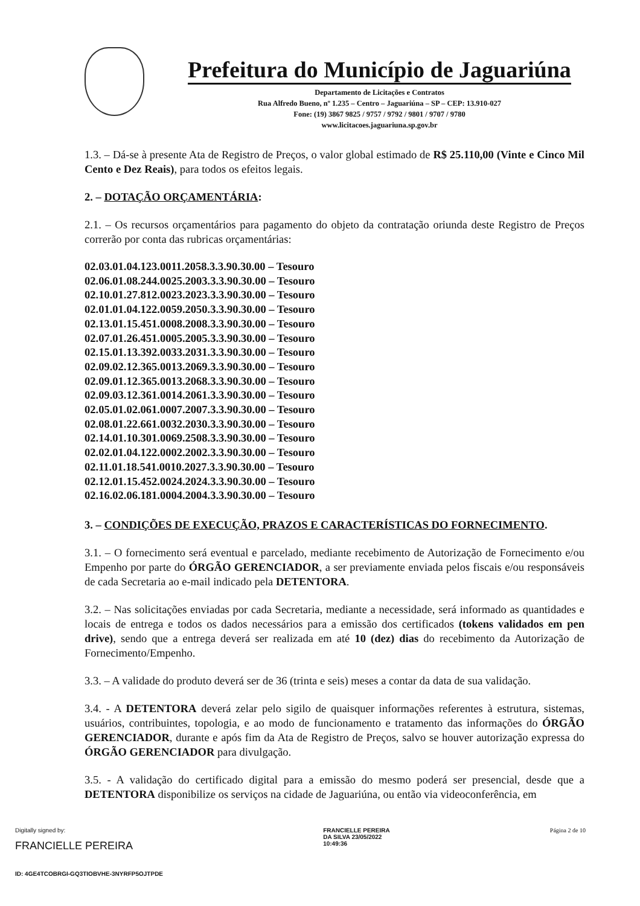Prefeitura do Município de Jaguariúna
Departamento de Licitações e Contratos
Rua Alfredo Bueno, nº 1.235 – Centro – Jaguariúna – SP – CEP: 13.910-027
Fone: (19) 3867 9825 / 9757 / 9792 / 9801 / 9707 / 9780
www.licitacoes.jaguariuna.sp.gov.br
1.3. – Dá-se à presente Ata de Registro de Preços, o valor global estimado de R$ 25.110,00 (Vinte e Cinco Mil Cento e Dez Reais), para todos os efeitos legais.
2. – DOTAÇÃO ORÇAMENTÁRIA:
2.1. – Os recursos orçamentários para pagamento do objeto da contratação oriunda deste Registro de Preços correrão por conta das rubricas orçamentárias:
02.03.01.04.123.0011.2058.3.3.90.30.00 – Tesouro
02.06.01.08.244.0025.2003.3.3.90.30.00 – Tesouro
02.10.01.27.812.0023.2023.3.3.90.30.00 – Tesouro
02.01.01.04.122.0059.2050.3.3.90.30.00 – Tesouro
02.13.01.15.451.0008.2008.3.3.90.30.00 – Tesouro
02.07.01.26.451.0005.2005.3.3.90.30.00 – Tesouro
02.15.01.13.392.0033.2031.3.3.90.30.00 – Tesouro
02.09.02.12.365.0013.2069.3.3.90.30.00 – Tesouro
02.09.01.12.365.0013.2068.3.3.90.30.00 – Tesouro
02.09.03.12.361.0014.2061.3.3.90.30.00 – Tesouro
02.05.01.02.061.0007.2007.3.3.90.30.00 – Tesouro
02.08.01.22.661.0032.2030.3.3.90.30.00 – Tesouro
02.14.01.10.301.0069.2508.3.3.90.30.00 – Tesouro
02.02.01.04.122.0002.2002.3.3.90.30.00 – Tesouro
02.11.01.18.541.0010.2027.3.3.90.30.00 – Tesouro
02.12.01.15.452.0024.2024.3.3.90.30.00 – Tesouro
02.16.02.06.181.0004.2004.3.3.90.30.00 – Tesouro
3. – CONDIÇÕES DE EXECUÇÃO, PRAZOS E CARACTERÍSTICAS DO FORNECIMENTO.
3.1. – O fornecimento será eventual e parcelado, mediante recebimento de Autorização de Fornecimento e/ou Empenho por parte do ÓRGÃO GERENCIADOR, a ser previamente enviada pelos fiscais e/ou responsáveis de cada Secretaria ao e-mail indicado pela DETENTORA.
3.2. – Nas solicitações enviadas por cada Secretaria, mediante a necessidade, será informado as quantidades e locais de entrega e todos os dados necessários para a emissão dos certificados (tokens validados em pen drive), sendo que a entrega deverá ser realizada em até 10 (dez) dias do recebimento da Autorização de Fornecimento/Empenho.
3.3. – A validade do produto deverá ser de 36 (trinta e seis) meses a contar da data de sua validação.
3.4. - A DETENTORA deverá zelar pelo sigilo de quaisquer informações referentes à estrutura, sistemas, usuários, contribuintes, topologia, e ao modo de funcionamento e tratamento das informações do ÓRGÃO GERENCIADOR, durante e após fim da Ata de Registro de Preços, salvo se houver autorização expressa do ÓRGÃO GERENCIADOR para divulgação.
3.5. - A validação do certificado digital para a emissão do mesmo poderá ser presencial, desde que a DETENTORA disponibilize os serviços na cidade de Jaguariúna, ou então via videoconferência, em
Digitally signed by:
FRANCIELLE PEREIRA
ID: 4GE4TCOBRGI-GQ3TIOBVHE-3NYRFP5OJTPDE
FRANCIELLE PEREIRA
DA SILVA 23/05/2022
10:49:36
Página 2 de 10